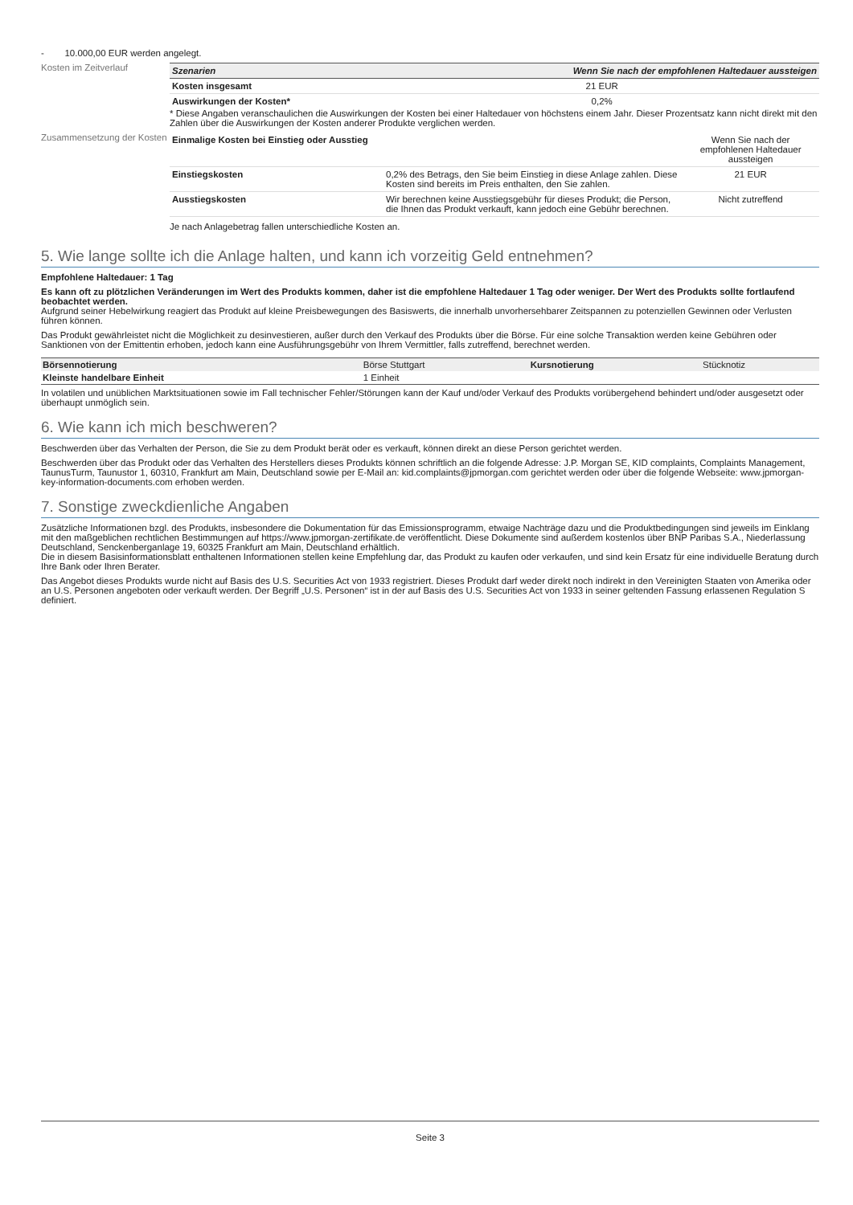- 10.000,00 EUR werden angelegt.
Kosten im Zeitverlauf
| Szenarien | Wenn Sie nach der empfohlenen Haltedauer aussteigen |
| --- | --- |
| Kosten insgesamt | 21 EUR |
| Auswirkungen der Kosten* | 0,2% |
* Diese Angaben veranschaulichen die Auswirkungen der Kosten bei einer Haltedauer von höchstens einem Jahr. Dieser Prozentsatz kann nicht direkt mit den Zahlen über die Auswirkungen der Kosten anderer Produkte verglichen werden.
Zusammensetzung der Kosten
| Einmalige Kosten bei Einstieg oder Ausstieg | | Wenn Sie nach der empfohlenen Haltedauer aussteigen |
| Einstiegskosten | 0,2% des Betrags, den Sie beim Einstieg in diese Anlage zahlen. Diese Kosten sind bereits im Preis enthalten, den Sie zahlen. | 21 EUR |
| Ausstiegskosten | Wir berechnen keine Ausstiegsgebühr für dieses Produkt; die Person, die Ihnen das Produkt verkauft, kann jedoch eine Gebühr berechnen. | Nicht zutreffend |
Je nach Anlagebetrag fallen unterschiedliche Kosten an.
5. Wie lange sollte ich die Anlage halten, und kann ich vorzeitig Geld entnehmen?
Empfohlene Haltedauer: 1 Tag
Es kann oft zu plötzlichen Veränderungen im Wert des Produkts kommen, daher ist die empfohlene Haltedauer 1 Tag oder weniger. Der Wert des Produkts sollte fortlaufend beobachtet werden.
Aufgrund seiner Hebelwirkung reagiert das Produkt auf kleine Preisbewegungen des Basiswerts, die innerhalb unvorhersehbarer Zeitspannen zu potenziellen Gewinnen oder Verlusten führen können.
Das Produkt gewährleistet nicht die Möglichkeit zu desinvestieren, außer durch den Verkauf des Produkts über die Börse. Für eine solche Transaktion werden keine Gebühren oder Sanktionen von der Emittentin erhoben, jedoch kann eine Ausführungsgebühr von Ihrem Vermittler, falls zutreffend, berechnet werden.
| Börsennotierung | Börse Stuttgart | Kursnotierung | Stücknotiz |
| Kleinste handelbare Einheit | 1 Einheit | | |
In volatilen und unüblichen Marktsituationen sowie im Fall technischer Fehler/Störungen kann der Kauf und/oder Verkauf des Produkts vorübergehend behindert und/oder ausgesetzt oder überhaupt unmöglich sein.
6. Wie kann ich mich beschweren?
Beschwerden über das Verhalten der Person, die Sie zu dem Produkt berät oder es verkauft, können direkt an diese Person gerichtet werden.
Beschwerden über das Produkt oder das Verhalten des Herstellers dieses Produkts können schriftlich an die folgende Adresse: J.P. Morgan SE, KID complaints, Complaints Management, TaunusTurm, Taunustor 1, 60310, Frankfurt am Main, Deutschland sowie per E-Mail an: kid.complaints@jpmorgan.com gerichtet werden oder über die folgende Webseite: www.jpmorgan-key-information-documents.com erhoben werden.
7. Sonstige zweckdienliche Angaben
Zusätzliche Informationen bzgl. des Produkts, insbesondere die Dokumentation für das Emissionsprogramm, etwaige Nachträge dazu und die Produktbedingungen sind jeweils im Einklang mit den maßgeblichen rechtlichen Bestimmungen auf https://www.jpmorgan-zertifikate.de veröffentlicht. Diese Dokumente sind außerdem kostenlos über BNP Paribas S.A., Niederlassung Deutschland, Senckenberganlage 19, 60325 Frankfurt am Main, Deutschland erhältlich.
Die in diesem Basisinformationsblatt enthaltenen Informationen stellen keine Empfehlung dar, das Produkt zu kaufen oder verkaufen, und sind kein Ersatz für eine individuelle Beratung durch Ihre Bank oder Ihren Berater.
Das Angebot dieses Produkts wurde nicht auf Basis des U.S. Securities Act von 1933 registriert. Dieses Produkt darf weder direkt noch indirekt in den Vereinigten Staaten von Amerika oder an U.S. Personen angeboten oder verkauft werden. Der Begriff „U.S. Personen“ ist in der auf Basis des U.S. Securities Act von 1933 in seiner geltenden Fassung erlassenen Regulation S definiert.
Seite 3